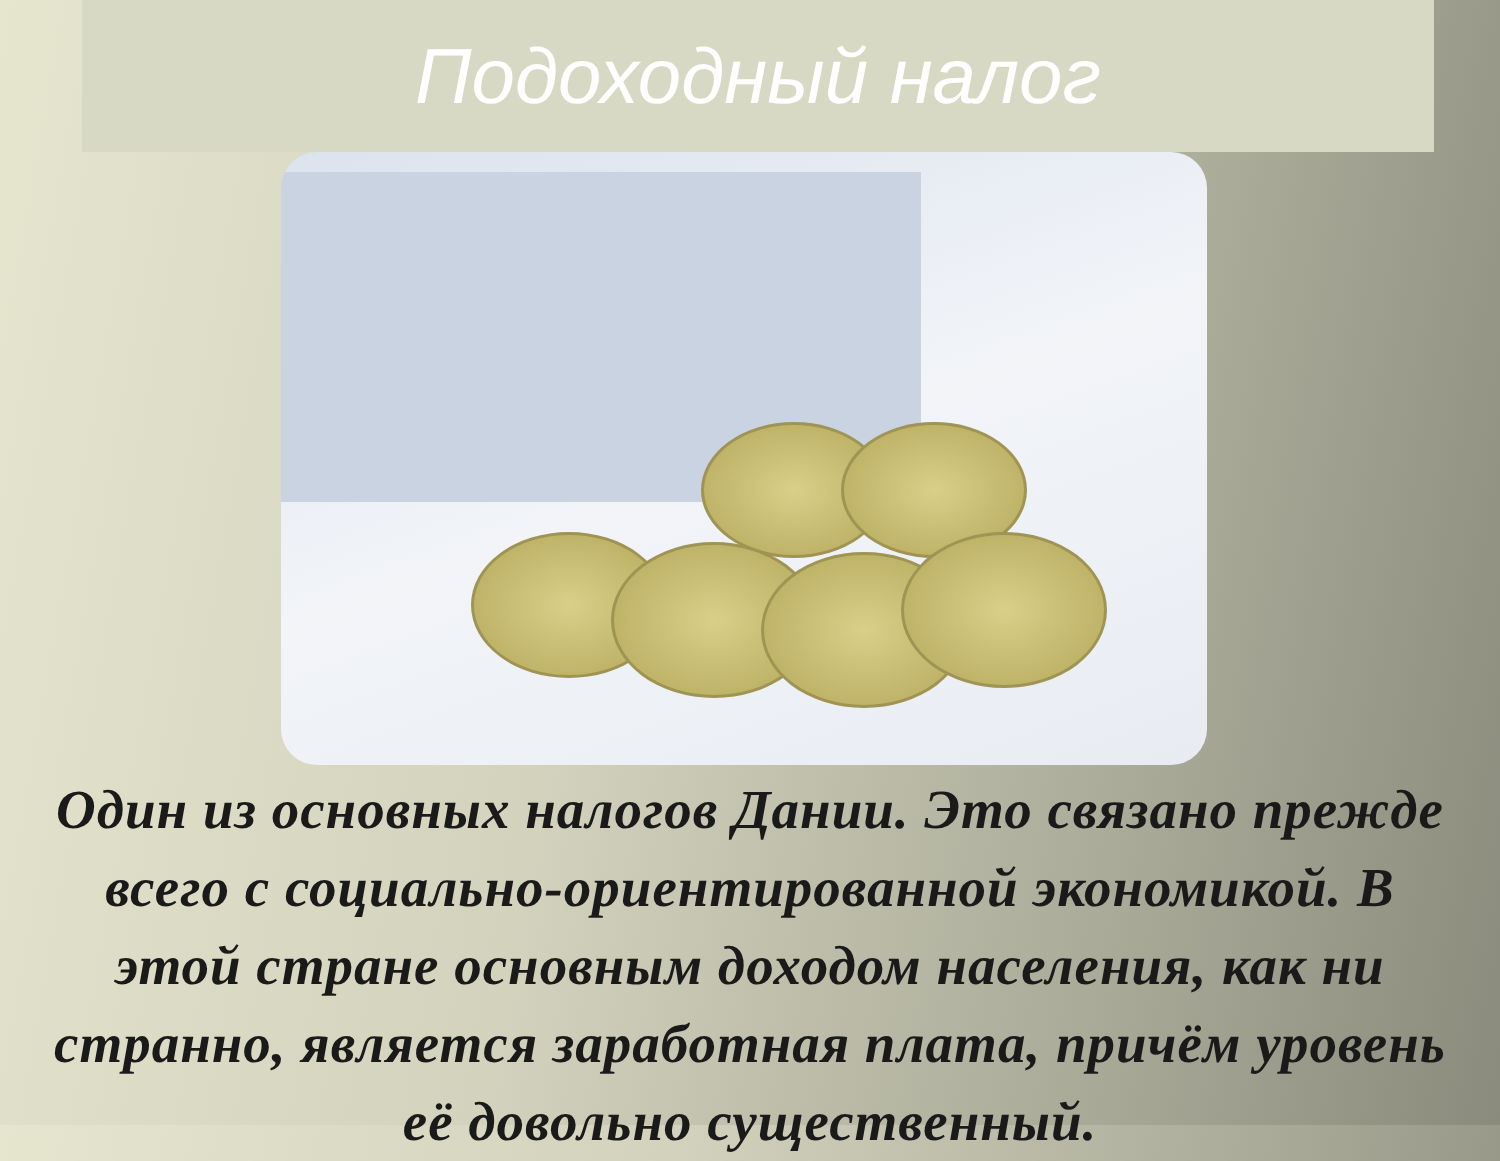Подоходный налог
Один из основных налогов Дании. Это связано прежде всего с социально-ориентированной экономикой. В этой стране основным доходом населения, как ни странно, является заработная плата, причём уровень её довольно существенный.